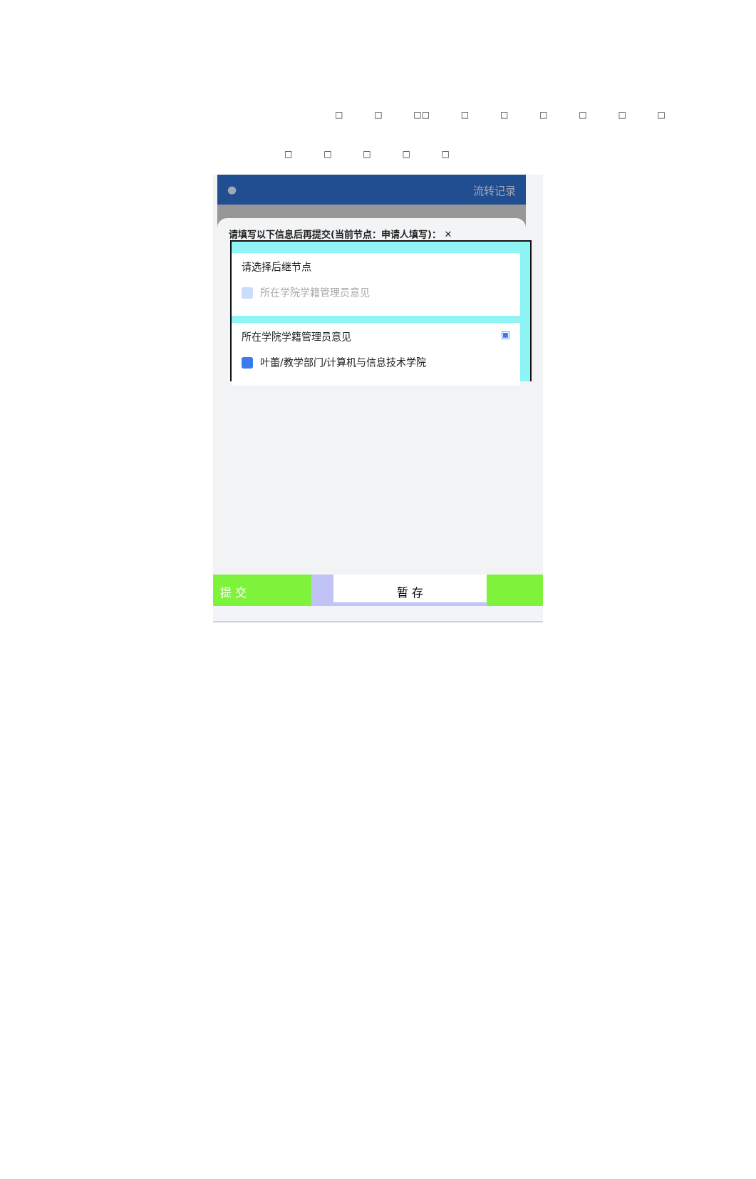□ □ □□ □ □ □ □ □ □
□ □ □ □ □
● 流转记录
请填写以下信息后再提交(当前节点：申请人填写)： ✕
请选择后继节点
所在学院学籍管理员意见
所在学院学籍管理员意见 ▣
叶蕾/教学部门/计算机与信息技术学院
提 交 暂 存